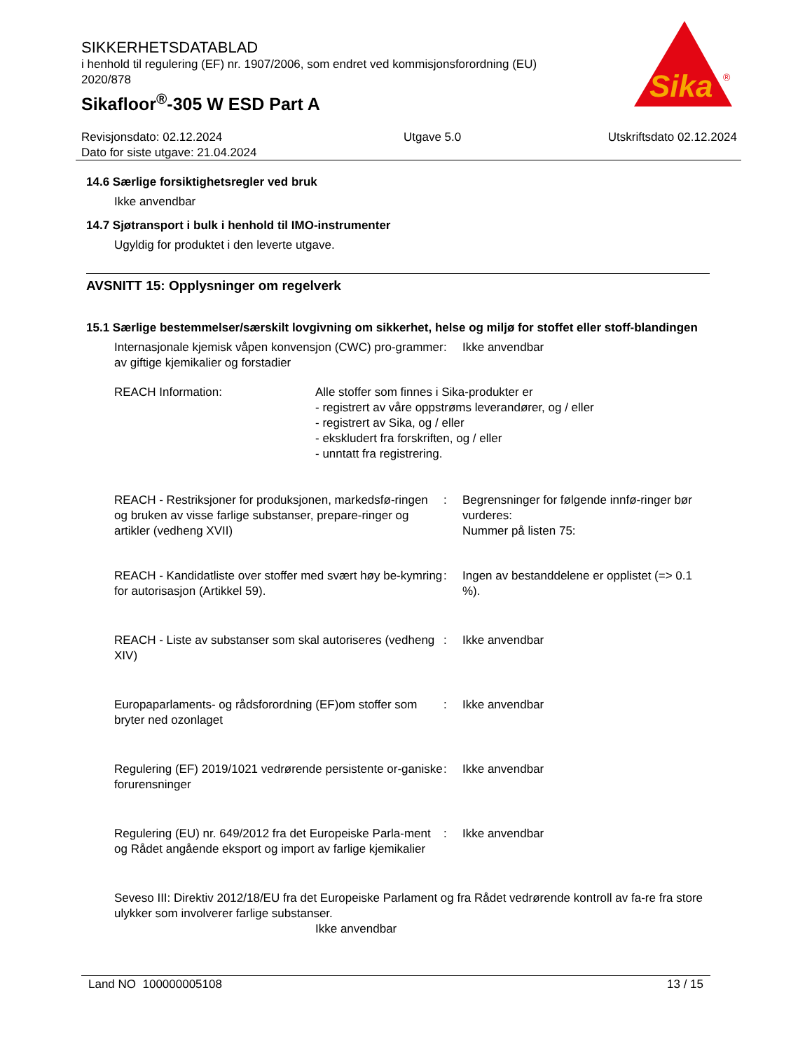SIKKERHETSDATABLAD
i henhold til regulering (EF) nr. 1907/2006, som endret ved kommisjonsforordning (EU) 2020/878
Sikafloor<sup>®</sup>-305 W ESD Part A
Sika
®
Revisjonsdato: 02.12.2024
Dato for siste utgave: 21.04.2024
Utgave 5.0 Utskriftsdato 02.12.2024
14.6 Særlige forsiktighetsregler ved bruk
Ikke anvendbar
14.7 Sjøtransport i bulk i henhold til IMO-instrumenter
Ugyldig for produktet i den leverte utgave.
AVSNITT 15: Opplysninger om regelverk
15.1 Særlige bestemmelser/særskilt lovgivning om sikkerhet, helse og miljø for stoffet eller stoff-blandingen
Internasjonale kjemisk våpen konvensjon (CWC) pro-grammer av giftige kjemikalier og forstadier
: Ikke anvendbar
REACH Information: Alle stoffer som finnes i Sika-produkter er
- registrert av våre oppstrøms leverandører, og / eller
- registrert av Sika, og / eller
- ekskludert fra forskriften, og / eller
- unntatt fra registrering.
REACH - Restriksjoner for produksjonen, markedsfø-ringen og bruken av visse farlige substanser, prepare-ringer og artikler (vedheng XVII)
: Begrensninger for følgende innfø-ringer bør vurderes:
Nummer på listen 75:
REACH - Kandidatliste over stoffer med svært høy be-kymring for autorisasjon (Artikkel 59).
: Ingen av bestanddelene er opplistet (=> 0.1 %).
REACH - Liste av substanser som skal autoriseres (vedheng XIV)
: Ikke anvendbar
Europaparlaments- og rådsforordning (EF)om stoffer som bryter ned ozonlaget
: Ikke anvendbar
Regulering (EF) 2019/1021 vedrørende persistente or-ganiske forurensninger
: Ikke anvendbar
Regulering (EU) nr. 649/2012 fra det Europeiske Parla-ment og Rådet angående eksport og import av farlige kjemikalier
: Ikke anvendbar
Seveso III: Direktiv 2012/18/EU fra det Europeiske Parlament og fra Rådet vedrørende kontroll av fa-re fra store ulykker som involverer farlige substanser.
Ikke anvendbar
Land NO 100000005108 13 / 15